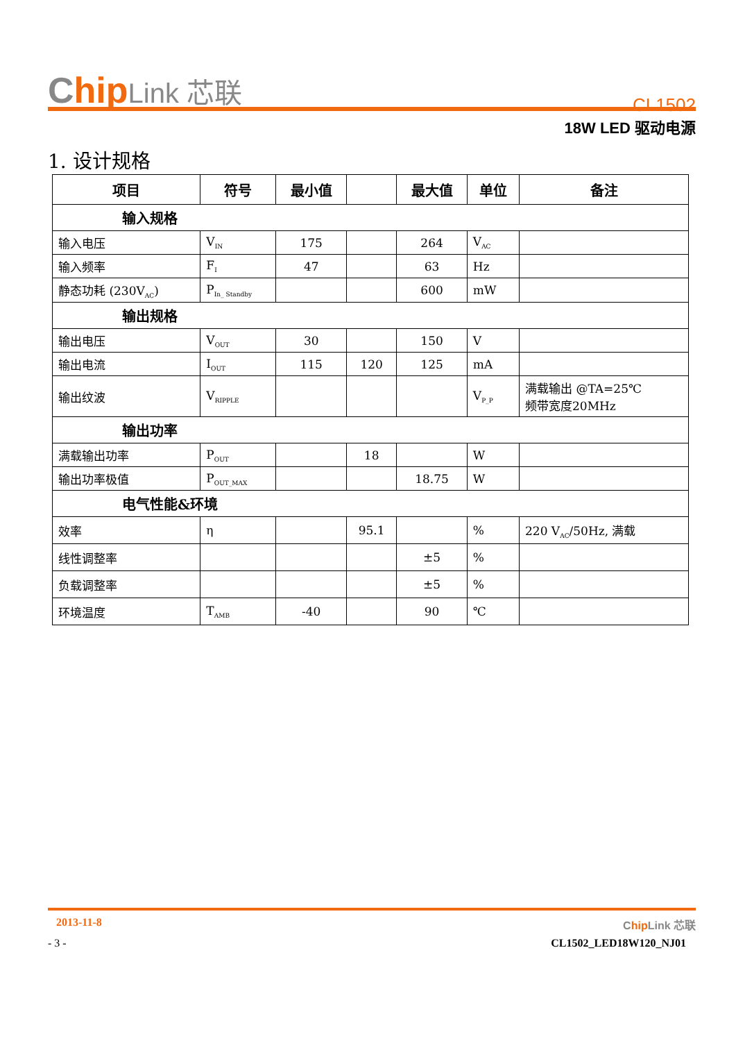Chip Link 芯联
CL1502
18W LED 驱动电源
1. 设计规格
| 项目 | 符号 | 最小值 | | 最大值 | 单位 | 备注 |
| --- | --- | --- | --- | --- | --- | --- |
| 输入规格 | | | | | | |
| 输入电压 | V<sub>IN</sub> | 175 | | 264 | V<sub>AC</sub> | |
| 输入频率 | F<sub>I</sub> | 47 | | 63 | Hz | |
| 静态功耗 (230V<sub>AC</sub>) | P<sub>In_ Standby</sub> | | | 600 | mW | |
| 输出规格 | | | | | | |
| 输出电压 | V<sub>OUT</sub> | 30 | | 150 | V | |
| 输出电流 | I<sub>OUT</sub> | 115 | 120 | 125 | mA | |
| 输出纹波 | V<sub>RIPPLE</sub> | | | | V<sub>P_P</sub> | 满载输出 @TA=25℃ 频带宽度20MHz |
| 输出功率 | | | | | | |
| 满载输出功率 | P<sub>OUT</sub> | | 18 | | W | |
| 输出功率极值 | P<sub>OUT_MAX</sub> | | | 18.75 | W | |
| 电气性能&环境 | | | | | | |
| 效率 | η | | 95.1 | | % | 220 V<sub>AC</sub>/50Hz, 满载 |
| 线性调整率 | | | | ±5 | % | |
| 负载调整率 | | | | ±5 | % | |
| 环境温度 | T<sub>AMB</sub> | -40 | | 90 | ℃ | |
2013-11-8 Chip Link 芯联
- 3 - CL1502_LED18W120_NJ01